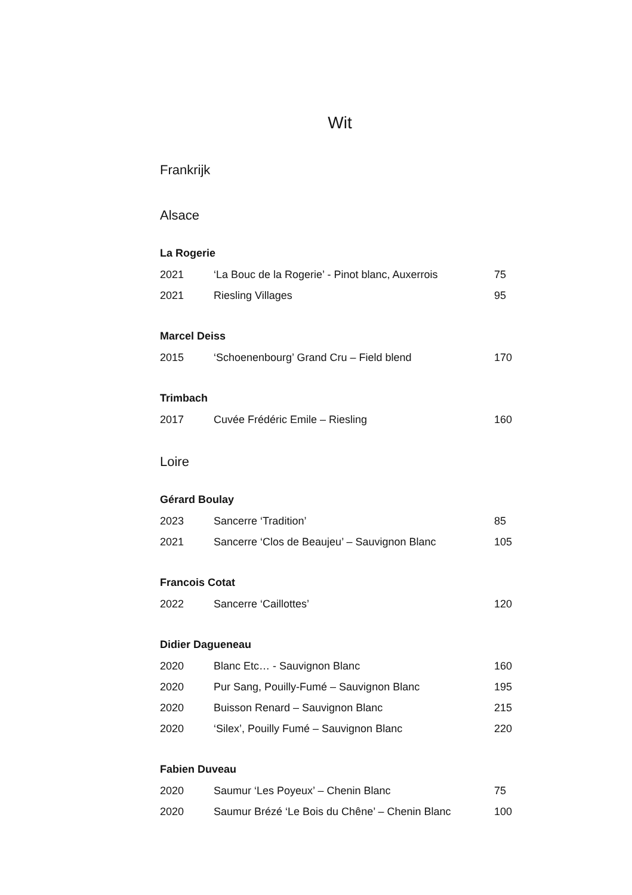Wit
Frankrijk
Alsace
La Rogerie
| 2021 | ‘La Bouc de la Rogerie’ - Pinot blanc, Auxerrois | 75 |
| 2021 | Riesling Villages | 95 |
Marcel Deiss
| 2015 | ‘Schoenenbourg’ Grand Cru – Field blend | 170 |
Trimbach
| 2017 | Cuvée Frédéric Emile – Riesling | 160 |
Loire
Gérard Boulay
| 2023 | Sancerre ‘Tradition’ | 85 |
| 2021 | Sancerre ‘Clos de Beaujeu’ – Sauvignon Blanc | 105 |
Francois Cotat
| 2022 | Sancerre ‘Caillottes’ | 120 |
Didier Dagueneau
| 2020 | Blanc Etc… - Sauvignon Blanc | 160 |
| 2020 | Pur Sang, Pouilly-Fumé – Sauvignon Blanc | 195 |
| 2020 | Buisson Renard – Sauvignon Blanc | 215 |
| 2020 | ‘Silex’, Pouilly Fumé – Sauvignon Blanc | 220 |
Fabien Duveau
| 2020 | Saumur ‘Les Poyeux’ – Chenin Blanc | 75 |
| 2020 | Saumur Brézé ‘Le Bois du Chêne’ – Chenin Blanc | 100 |